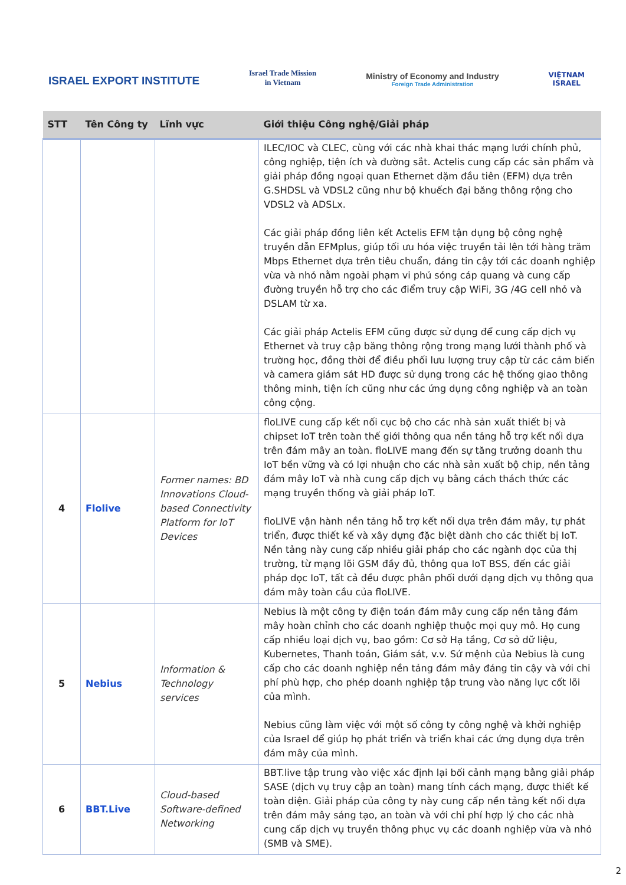ISRAEL EXPORT INSTITUTE
Israel Trade Mission
in Vietnam
Ministry of Economy and Industry
Foreign Trade Administration
VIỆTNAM
ISRAEL
| STT | Tên Công ty | Lĩnh vực | Giới thiệu Công nghệ/Giải pháp |
| --- | --- | --- | --- |
| | | | ILEC/IOC và CLEC, cùng với các nhà khai thác mạng lưới chính phủ, công nghiệp, tiện ích và đường sắt. Actelis cung cấp các sản phẩm và giải pháp đồng ngoại quan Ethernet dặm đầu tiên (EFM) dựa trên G.SHDSL và VDSL2 cũng như bộ khuếch đại băng thông rộng cho VDSL2 và ADSLx. Các giải pháp đồng liên kết Actelis EFM tận dụng bộ công nghệ truyền dẫn EFMplus, giúp tối ưu hóa việc truyền tải lên tới hàng trăm Mbps Ethernet dựa trên tiêu chuẩn, đáng tin cậy tới các doanh nghiệp vừa và nhỏ nằm ngoài phạm vi phủ sóng cáp quang và cung cấp đường truyền hỗ trợ cho các điểm truy cập WiFi, 3G /4G cell nhỏ và DSLAM từ xa. Các giải pháp Actelis EFM cũng được sử dụng để cung cấp dịch vụ Ethernet và truy cập băng thông rộng trong mạng lưới thành phố và trường học, đồng thời để điều phối lưu lượng truy cập từ các cảm biến và camera giám sát HD được sử dụng trong các hệ thống giao thông thông minh, tiện ích cũng như các ứng dụng công nghiệp và an toàn công cộng. |
| 4 | Flolive | Former names: BD Innovations Cloud-based Connectivity Platform for IoT Devices | floLIVE cung cấp kết nối cục bộ cho các nhà sản xuất thiết bị và chipset IoT trên toàn thế giới thông qua nền tảng hỗ trợ kết nối dựa trên đám mây an toàn. floLIVE mang đến sự tăng trưởng doanh thu IoT bền vững và có lợi nhuận cho các nhà sản xuất bộ chip, nền tảng đám mây IoT và nhà cung cấp dịch vụ bằng cách thách thức các mạng truyền thống và giải pháp IoT. floLIVE vận hành nền tảng hỗ trợ kết nối dựa trên đám mây, tự phát triển, được thiết kế và xây dựng đặc biệt dành cho các thiết bị IoT. Nền tảng này cung cấp nhiều giải pháp cho các ngành dọc của thị trường, từ mạng lõi GSM đầy đủ, thông qua IoT BSS, đến các giải pháp dọc IoT, tất cả đều được phân phối dưới dạng dịch vụ thông qua đám mây toàn cầu của floLIVE. |
| 5 | Nebius | Information & Technology services | Nebius là một công ty điện toán đám mây cung cấp nền tảng đám mây hoàn chỉnh cho các doanh nghiệp thuộc mọi quy mô. Họ cung cấp nhiều loại dịch vụ, bao gồm: Cơ sở Hạ tầng, Cơ sở dữ liệu, Kubernetes, Thanh toán, Giám sát, v.v. Sứ mệnh của Nebius là cung cấp cho các doanh nghiệp nền tảng đám mây đáng tin cậy và với chi phí phù hợp, cho phép doanh nghiệp tập trung vào năng lực cốt lõi của mình. Nebius cũng làm việc với một số công ty công nghệ và khởi nghiệp của Israel để giúp họ phát triển và triển khai các ứng dụng dựa trên đám mây của mình. |
| 6 | BBT.Live | Cloud-based Software-defined Networking | BBT.live tập trung vào việc xác định lại bối cảnh mạng bằng giải pháp SASE (dịch vụ truy cập an toàn) mang tính cách mạng, được thiết kế toàn diện. Giải pháp của công ty này cung cấp nền tảng kết nối dựa trên đám mây sáng tạo, an toàn và với chi phí hợp lý cho các nhà cung cấp dịch vụ truyền thông phục vụ các doanh nghiệp vừa và nhỏ (SMB và SME). |
2